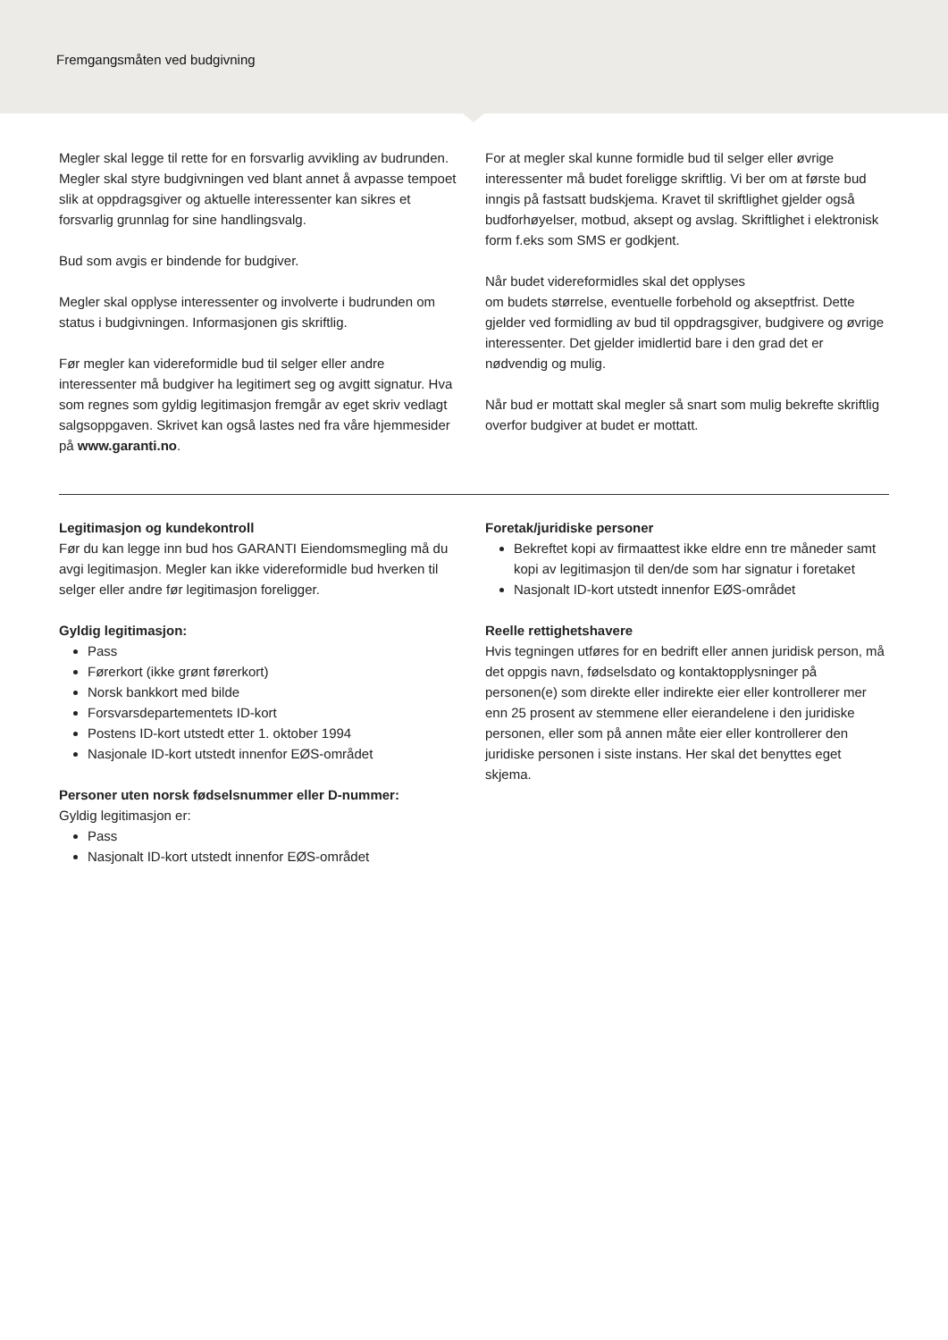Fremgangsmåten ved budgivning
Megler skal legge til rette for en forsvarlig avvikling av budrunden. Megler skal styre budgivningen ved blant annet å avpasse tempoet slik at oppdragsgiver og aktuelle interessenter kan sikres et forsvarlig grunnlag for sine handlingsvalg.
Bud som avgis er bindende for budgiver.
Megler skal opplyse interessenter og involverte i budrunden om status i budgivningen. Informasjonen gis skriftlig.
Før megler kan videreformidle bud til selger eller andre interessenter må budgiver ha legitimert seg og avgitt signatur. Hva som regnes som gyldig legitimasjon fremgår av eget skriv vedlagt salgsoppgaven. Skrivet kan også lastes ned fra våre hjemmesider på www.garanti.no.
For at megler skal kunne formidle bud til selger eller øvrige interessenter må budet foreligge skriftlig. Vi ber om at første bud inngis på fastsatt budskjema. Kravet til skriftlighet gjelder også budforhøyelser, motbud, aksept og avslag. Skriftlighet i elektronisk form f.eks som SMS er godkjent.
Når budet videreformidles skal det opplyses
om budets størrelse, eventuelle forbehold og akseptfrist. Dette gjelder ved formidling av bud til oppdragsgiver, budgivere og øvrige interessenter. Det gjelder imidlertid bare i den grad det er nødvendig og mulig.
Når bud er mottatt skal megler så snart som mulig bekrefte skriftlig overfor budgiver at budet er mottatt.
Legitimasjon og kundekontroll
Før du kan legge inn bud hos GARANTI Eiendomsmegling må du avgi legitimasjon. Megler kan ikke videreformidle bud hverken til selger eller andre før legitimasjon foreligger.
Gyldig legitimasjon:
Pass
Førerkort (ikke grønt førerkort)
Norsk bankkort med bilde
Forsvarsdepartementets ID-kort
Postens ID-kort utstedt etter 1. oktober 1994
Nasjonale ID-kort utstedt innenfor EØS-området
Personer uten norsk fødselsnummer eller D-nummer:
Gyldig legitimasjon er:
Pass
Nasjonalt ID-kort utstedt innenfor EØS-området
Foretak/juridiske personer
Bekreftet kopi av firmaattest ikke eldre enn tre måneder samt kopi av legitimasjon til den/de som har signatur i foretaket
Nasjonalt ID-kort utstedt innenfor EØS-området
Reelle rettighetshavere
Hvis tegningen utføres for en bedrift eller annen juridisk person, må det oppgis navn, fødselsdato og kontaktopplysninger på personen(e) som direkte eller indirekte eier eller kontrollerer mer enn 25 prosent av stemmene eller eierandelene i den juridiske personen, eller som på annen måte eier eller kontrollerer den juridiske personen i siste instans. Her skal det benyttes eget skjema.